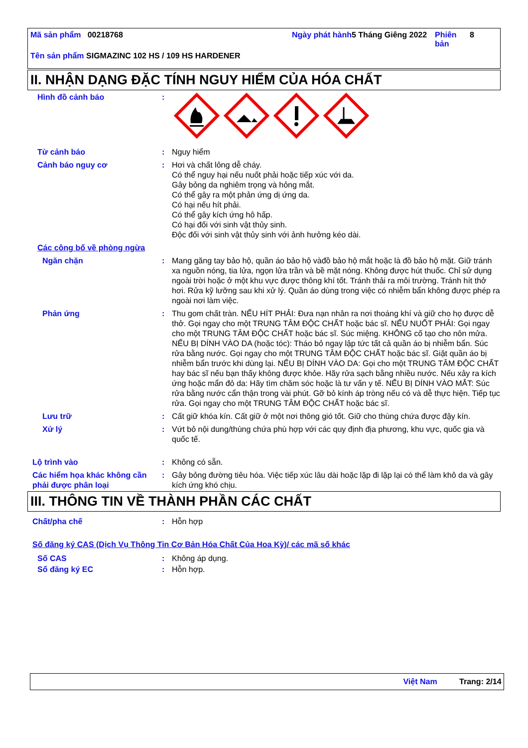Mã sản phẩm 00218768 Ngày phát hành
5 Tháng Giêng 2022
Phiên bản
8
Tên sản phẩm SIGMAZINC 102 HS / 109 HS HARDENER
II. NHẬN DẠNG ĐẶC TÍNH NGUY HIỂM CỦA HÓA CHẤT
Hình đồ cảnh báo :
Từ cảnh báo : Nguy hiểm
Cảnh báo nguy cơ : Hơi và chất lỏng dễ cháy.
Có thể nguy hại nếu nuốt phải hoặc tiếp xúc với da.
Gây bỏng da nghiêm trọng và hỏng mắt.
Có thể gây ra một phản ứng dị ứng da.
Có hại nếu hít phải.
Có thể gây kích ứng hô hấp.
Có hại đối với sinh vật thủy sinh.
Độc đối với sinh vật thủy sinh với ảnh hưởng kéo dài.
Các công bố về phòng ngừa
Ngăn chặn : Mang găng tay bảo hộ, quần áo bảo hộ vàđồ bảo hộ mắt hoặc là đồ bảo hộ mặt. Giữ tránh xa nguồn nóng, tia lửa, ngọn lửa trần và bề mặt nóng. Không được hút thuốc. Chỉ sử dụng ngoài trời hoặc ở một khu vực được thông khí tốt. Tránh thải ra môi trường. Tránh hít thở hơi. Rửa kỹ lưỡng sau khi xử lý. Quần áo dùng trong việc có nhiễm bẩn không được phép ra ngoài nơi làm việc.
Phản ứng : Thu gom chất tràn. NẾU HÍT PHẢI: Đưa nạn nhân ra nơi thoáng khí và giữ cho họ được dễ thở. Gọi ngay cho một TRUNG TÂM ĐỘC CHẤT hoặc bác sĩ. NẾU NUỐT PHẢI: Gọi ngay cho một TRUNG TÂM ĐỘC CHẤT hoặc bác sĩ. Súc miệng. KHÔNG cố tạo cho nôn mửa. NẾU BỊ DÍNH VÀO DA (hoặc tóc): Tháo bỏ ngay lập tức tất cả quần áo bị nhiễm bẩn. Súc rửa bằng nước. Gọi ngay cho một TRUNG TÂM ĐỘC CHẤT hoặc bác sĩ. Giặt quần áo bị nhiễm bẩn trước khi dùng lại. NẾU BỊ DÍNH VÀO DA: Gọi cho một TRUNG TÂM ĐỘC CHẤT hay bác sĩ nếu bạn thấy không được khỏe. Hãy rửa sạch bằng nhiều nước. Nếu xảy ra kích ứng hoặc mẩn đỏ da: Hãy tìm chăm sóc hoặc là tư vấn y tế. NẾU BỊ DÍNH VÀO MẮT: Súc rửa bằng nước cẩn thận trong vài phút. Gỡ bỏ kính áp tròng nếu có và dễ thực hiện. Tiếp tục rửa. Gọi ngay cho một TRUNG TÂM ĐỘC CHẤT hoặc bác sĩ.
Lưu trữ : Cất giữ khóa kín. Cất giữ ở một nơi thông gió tốt. Giữ cho thùng chứa được đậy kín.
Xử lý : Vứt bỏ nội dung/thùng chứa phù hợp với các quy định địa phương, khu vực, quốc gia và quốc tế.
Lộ trình vào : Không có sẵn.
Các hiểm họa khác không cần phải được phân loại
: Gây bỏng đường tiêu hóa. Việc tiếp xúc lâu dài hoặc lặp đi lặp lại có thể làm khô da và gây kích ứng khó chịu.
III. THÔNG TIN VỀ THÀNH PHẦN CÁC CHẤT
Chất/pha chế : Hỗn hợp
Số đăng ký CAS (Dịch Vụ Thông Tin Cơ Bản Hóa Chất Của Hoa Kỳ)/ các mã số khác
Số CAS : Không áp dụng.
Số đăng ký EC : Hỗn hợp.
Việt Nam Trang: 2/14